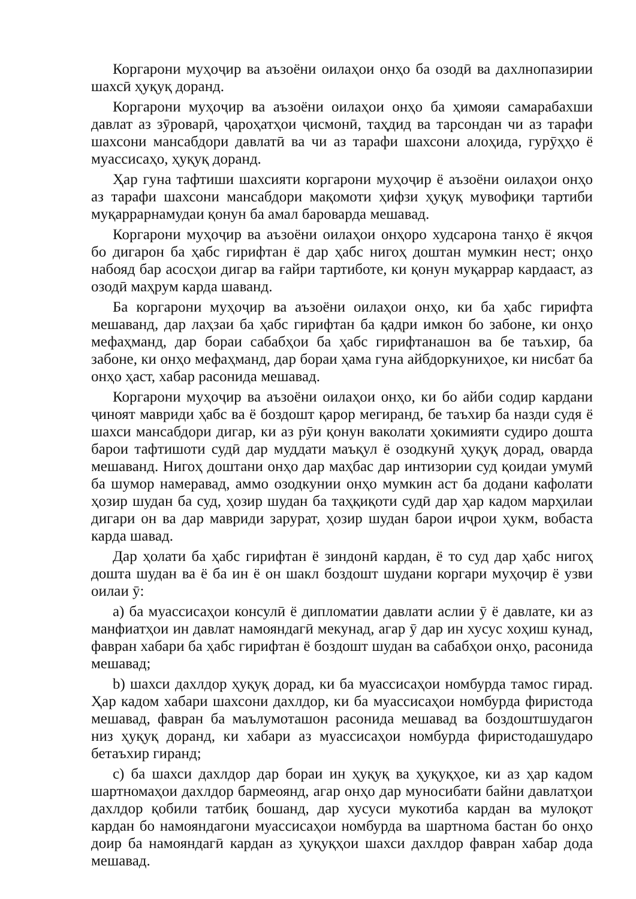Коргарони муҳоҷир ва аъзоёни оилаҳои онҳо ба озодӣ ва дахлнопазирии шахсӣ ҳуқуқ доранд.
Коргарони муҳоҷир ва аъзоёни оилаҳои онҳо ба ҳимояи самарабахши давлат аз зӯроварӣ, ҷароҳатҳои ҷисмонӣ, таҳдид ва тарсондан чи аз тарафи шахсони мансабдори давлатӣ ва чи аз тарафи шахсони алоҳида, гурӯҳҳо ё муассисаҳо, ҳуқуқ доранд.
Ҳар гуна тафтиши шахсияти коргарони муҳоҷир ё аъзоёни оилаҳои онҳо аз тарафи шахсони мансабдори мақомоти ҳифзи ҳуқуқ мувофиқи тартиби муқаррарнамудаи қонун ба амал бароварда мешавад.
Коргарони муҳоҷир ва аъзоёни оилаҳои онҳоро худсарона танҳо ё якҷоя бо дигарон ба ҳабс гирифтан ё дар ҳабс нигоҳ доштан мумкин нест; онҳо набояд бар асосҳои дигар ва ғайри тартиботе, ки қонун муқаррар кардааст, аз озодӣ маҳрум карда шаванд.
Ба коргарони муҳоҷир ва аъзоёни оилаҳои онҳо, ки ба ҳабс гирифта мешаванд, дар лаҳзаи ба ҳабс гирифтан ба қадри имкон бо забоне, ки онҳо мефаҳманд, дар бораи сабабҳои ба ҳабс гирифтанашон ва бе таъхир, ба забоне, ки онҳо мефаҳманд, дар бораи ҳама гуна айбдоркуниҳое, ки нисбат ба онҳо ҳаст, хабар расонида мешавад.
Коргарони муҳоҷир ва аъзоёни оилаҳои онҳо, ки бо айби содир кардани ҷиноят мавриди ҳабс ва ё боздошт қарор мегиранд, бе таъхир ба назди судя ё шахси мансабдори дигар, ки аз рӯи қонун ваколати ҳокимияти судиро дошта барои тафтишоти судӣ дар муддати маъқул ё озодкунӣ ҳуқуқ дорад, оварда мешаванд. Нигоҳ доштани онҳо дар маҳбас дар интизории суд қоидаи умумӣ ба шумор намеравад, аммо озодкунии онҳо мумкин аст ба додани кафолати ҳозир шудан ба суд, ҳозир шудан ба таҳқиқоти судӣ дар ҳар кадом марҳилаи дигари он ва дар мавриди зарурат, ҳозир шудан барои иҷрои ҳукм, вобаста карда шавад.
Дар ҳолати ба ҳабс гирифтан ё зиндонӣ кардан, ё то суд дар ҳабс нигоҳ дошта шудан ва ё ба ин ё он шакл боздошт шудани коргари муҳоҷир ё узви оилаи ӯ:
a) ба муассисаҳои консулӣ ё дипломатии давлати аслии ӯ ё давлате, ки аз манфиатҳои ин давлат намояндагӣ мекунад, агар ӯ дар ин хусус хоҳиш кунад, фавран хабари ба ҳабс гирифтан ё боздошт шудан ва сабабҳои онҳо, расонида мешавад;
b) шахси дахлдор ҳуқуқ дорад, ки ба муассисаҳои номбурда тамос гирад. Ҳар кадом хабари шахсони дахлдор, ки ба муассисаҳои номбурда фиристода мешавад, фавран ба маълумоташон расонида мешавад ва боздоштшудагон низ ҳуқуқ доранд, ки хабари аз муассисаҳои номбурда фиристодашударо бетаъхир гиранд;
c) ба шахси дахлдор дар бораи ин ҳуқуқ ва ҳуқуқҳое, ки аз ҳар кадом шартномаҳои дахлдор бармеоянд, агар онҳо дар муносибати байни давлатҳои дахлдор қобили татбиқ бошанд, дар хусуси мукотиба кардан ва мулоқот кардан бо намояндагони муассисаҳои номбурда ва шартнома бастан бо онҳо доир ба намояндагӣ кардан аз ҳуқуқҳои шахси дахлдор фавран хабар дода мешавад.